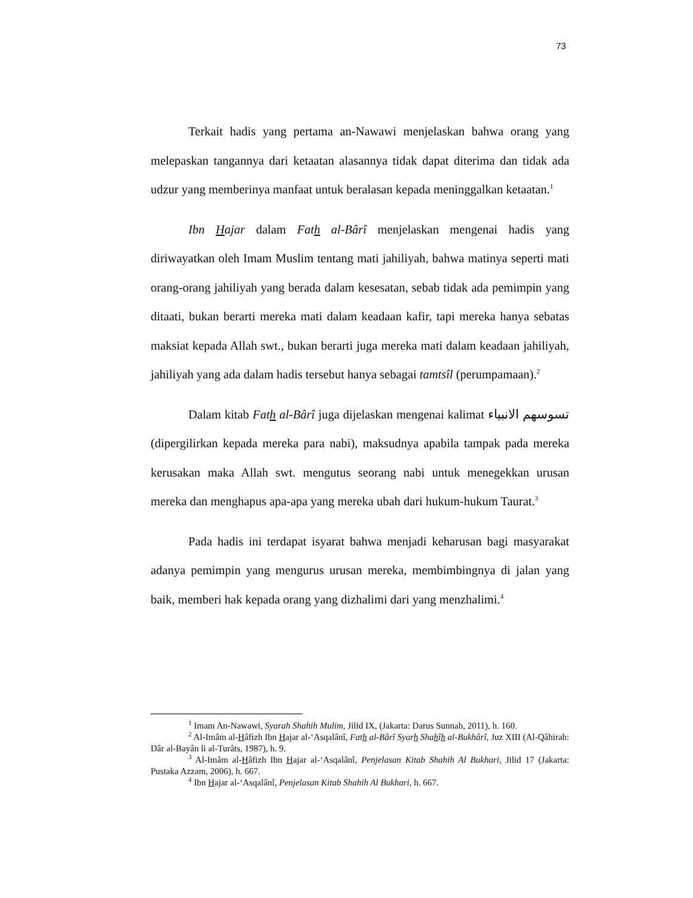73
Terkait hadis yang pertama an-Nawawi menjelaskan bahwa orang yang melepaskan tangannya dari ketaatan alasannya tidak dapat diterima dan tidak ada udzur yang memberinya manfaat untuk beralasan kepada meninggalkan ketaatan.<sup>1</sup>
Ibn Hajar dalam Fath al-Bârî menjelaskan mengenai hadis yang diriwayatkan oleh Imam Muslim tentang mati jahiliyah, bahwa matinya seperti mati orang-orang jahiliyah yang berada dalam kesesatan, sebab tidak ada pemimpin yang ditaati, bukan berarti mereka mati dalam keadaan kafir, tapi mereka hanya sebatas maksiat kepada Allah swt., bukan berarti juga mereka mati dalam keadaan jahiliyah, jahiliyah yang ada dalam hadis tersebut hanya sebagai tamtsîl (perumpamaan).<sup>2</sup>
Dalam kitab Fath al-Bârî juga dijelaskan mengenai kalimat تسوسهم الانبياء (dipergilirkan kepada mereka para nabi), maksudnya apabila tampak pada mereka kerusakan maka Allah swt. mengutus seorang nabi untuk menegekkan urusan mereka dan menghapus apa-apa yang mereka ubah dari hukum-hukum Taurat.<sup>3</sup>
Pada hadis ini terdapat isyarat bahwa menjadi keharusan bagi masyarakat adanya pemimpin yang mengurus urusan mereka, membimbingnya di jalan yang baik, memberi hak kepada orang yang dizhalimi dari yang menzhalimi.<sup>4</sup>
<sup>1</sup> Imam An-Nawawi, Syarah Shahih Mulim, Jilid IX, (Jakarta: Darus Sunnah, 2011), h. 160.
<sup>2</sup> Al-Imâm al-Hâfizh Ibn Hajar al-‘Asqalânî, Fath al-Bârî Syarh Shahîh al-Bukhârî, Juz XIII (Al-Qâhirah: Dâr al-Bayân li al-Turâts, 1987), h. 9.
<sup>3</sup> Al-Imâm al-Hâfizh Ibn Hajar al-‘Asqalânî, Penjelasan Kitab Shahih Al Bukhari, Jilid 17 (Jakarta: Pustaka Azzam, 2006), h. 667.
<sup>4</sup> Ibn Hajar al-‘Asqalânî, Penjelasan Kitab Shahih Al Bukhari, h. 667.